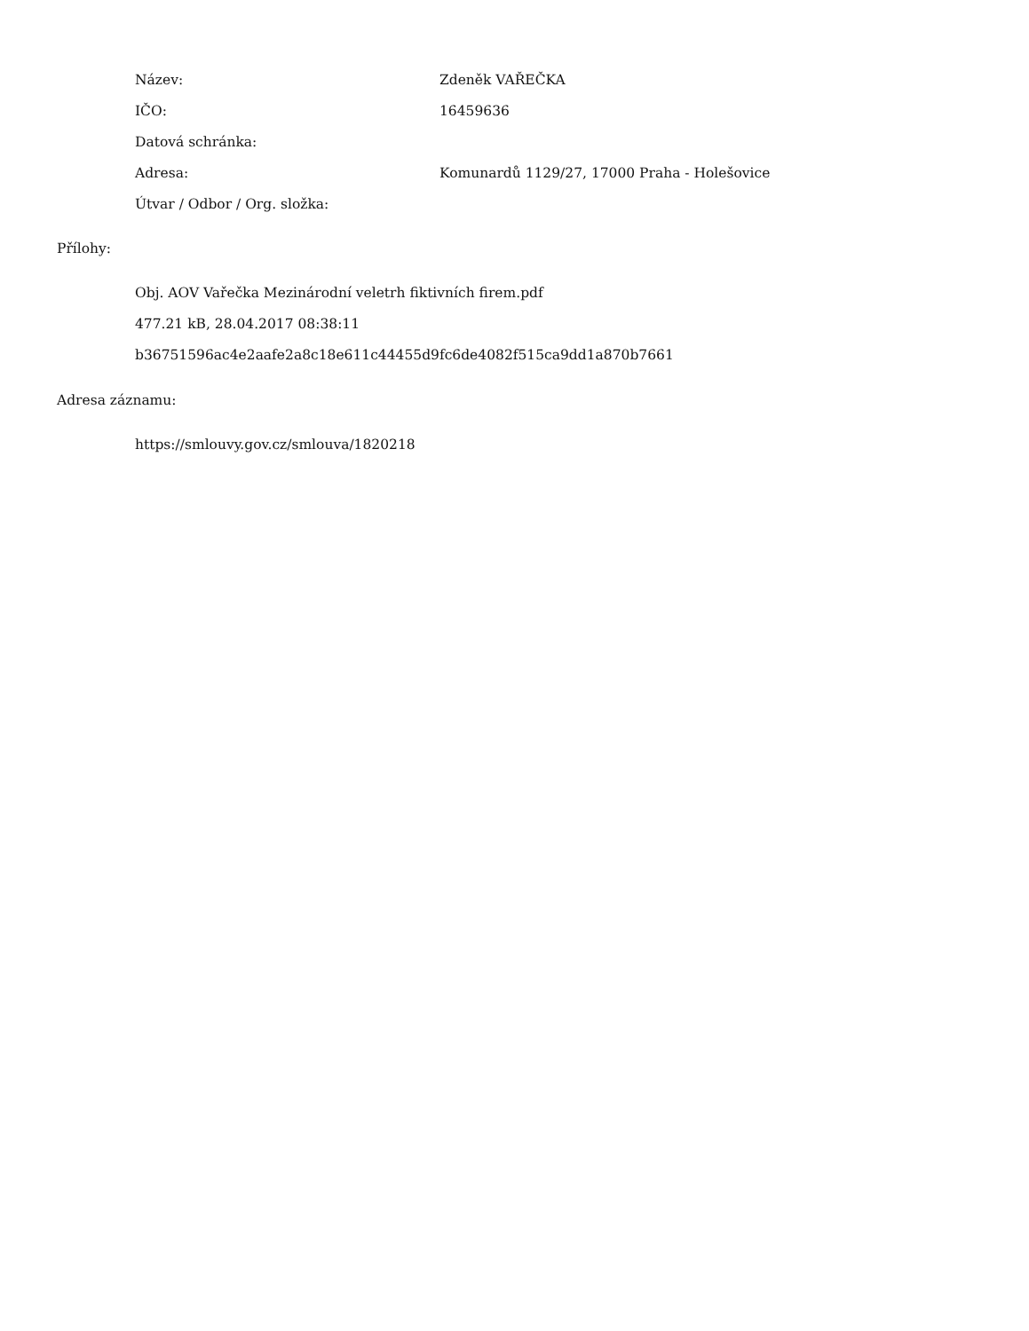| Název: | Zdeněk VAŘEČKA |
| IČO: | 16459636 |
| Datová schránka: | |
| Adresa: | Komunardů 1129/27, 17000 Praha - Holešovice |
| Útvar / Odbor / Org. složka: | |
Přílohy:
Obj. AOV Vařečka Mezinárodní veletrh fiktivních firem.pdf
477.21 kB, 28.04.2017 08:38:11
b36751596ac4e2aafe2a8c18e611c44455d9fc6de4082f515ca9dd1a870b7661
Adresa záznamu:
https://smlouvy.gov.cz/smlouva/1820218